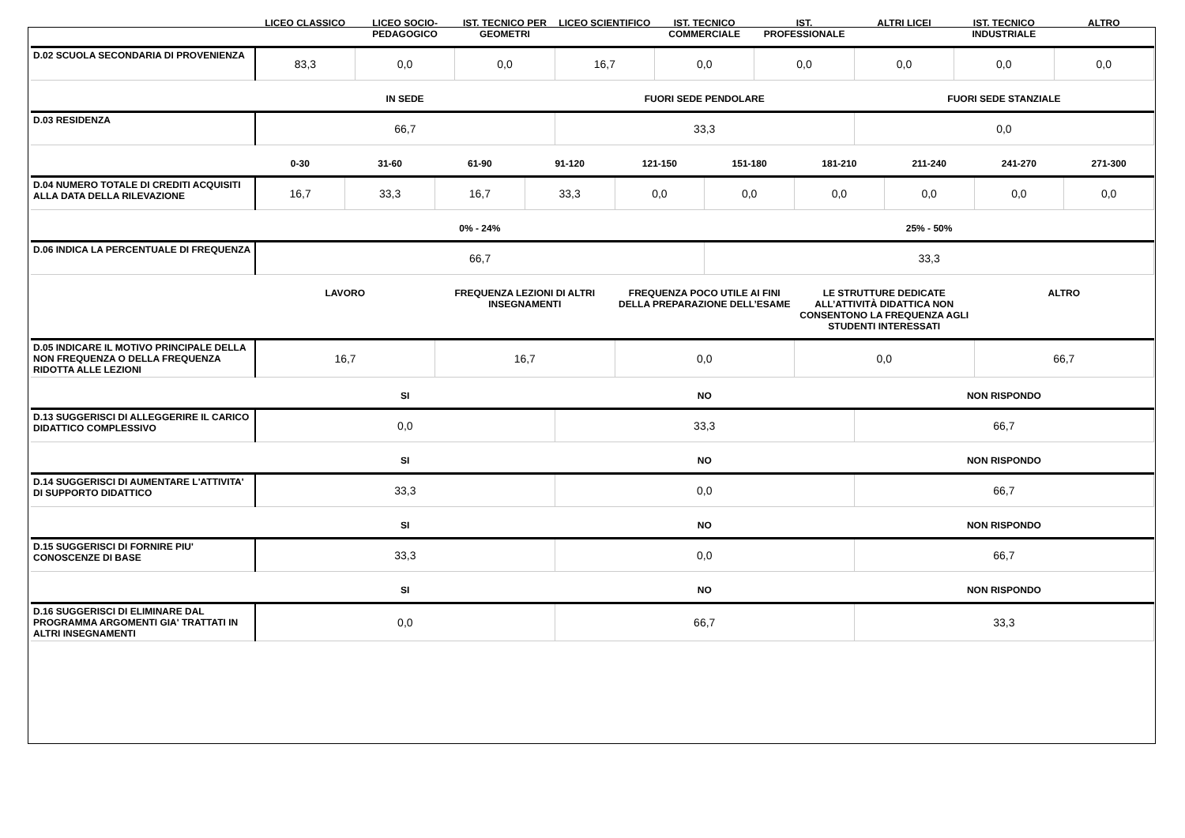| | LICEO CLASSICO | LICEO SOCIO-PEDAGOGICO | IST. TECNICO PER GEOMETRI | LICEO SCIENTIFICO | IST. TECNICO COMMERCIALE | IST. PROFESSIONALE | ALTRI LICEI | IST. TECNICO INDUSTRIALE | ALTRO |
| --- | --- | --- | --- | --- | --- | --- | --- | --- | --- |
| D.02 SCUOLA SECONDARIA DI PROVENIENZA | 83,3 | 0,0 | 0,0 | 16,7 | 0,0 | 0,0 | 0,0 | 0,0 | 0,0 |
| | IN SEDE | FUORI SEDE PENDOLARE | FUORI SEDE STANZIALE |
| --- | --- | --- | --- |
| D.03 RESIDENZA | 66,7 | 33,3 | 0,0 |
| | 0-30 | 31-60 | 61-90 | 91-120 | 121-150 | 151-180 | 181-210 | 211-240 | 241-270 | 271-300 |
| --- | --- | --- | --- | --- | --- | --- | --- | --- | --- | --- |
| D.04 NUMERO TOTALE DI CREDITI ACQUISITI ALLA DATA DELLA RILEVAZIONE | 16,7 | 33,3 | 16,7 | 33,3 | 0,0 | 0,0 | 0,0 | 0,0 | 0,0 | 0,0 |
| | 0% - 24% | 25% - 50% |
| --- | --- | --- |
| D.06 INDICA LA PERCENTUALE DI FREQUENZA | 66,7 | 33,3 |
| | LAVORO | FREQUENZA LEZIONI DI ALTRI INSEGNAMENTI | FREQUENZA POCO UTILE AI FINI DELLA PREPARAZIONE DELL’ESAME | LE STRUTTURE DEDICATE ALL’ATTIVITÀ DIDATTICA NON CONSENTONO LA FREQUENZA AGLI STUDENTI INTERESSATI | ALTRO |
| --- | --- | --- | --- | --- | --- |
| D.05 INDICARE IL MOTIVO PRINCIPALE DELLA NON FREQUENZA O DELLA FREQUENZA RIDOTTA ALLE LEZIONI | 16,7 | 16,7 | 0,0 | 0,0 | 66,7 |
| | SI | NO | NON RISPONDO |
| --- | --- | --- | --- |
| D.13 SUGGERISCI DI ALLEGGERIRE IL CARICO DIDATTICO COMPLESSIVO | 0,0 | 33,3 | 66,7 |
| | SI | NO | NON RISPONDO |
| --- | --- | --- | --- |
| D.14 SUGGERISCI DI AUMENTARE L'ATTIVITA' DI SUPPORTO DIDATTICO | 33,3 | 0,0 | 66,7 |
| | SI | NO | NON RISPONDO |
| --- | --- | --- | --- |
| D.15 SUGGERISCI DI FORNIRE PIU' CONOSCENZE DI BASE | 33,3 | 0,0 | 66,7 |
| | SI | NO | NON RISPONDO |
| --- | --- | --- | --- |
| D.16 SUGGERISCI DI ELIMINARE DAL PROGRAMMA ARGOMENTI GIA' TRATTATI IN ALTRI INSEGNAMENTI | 0,0 | 66,7 | 33,3 |